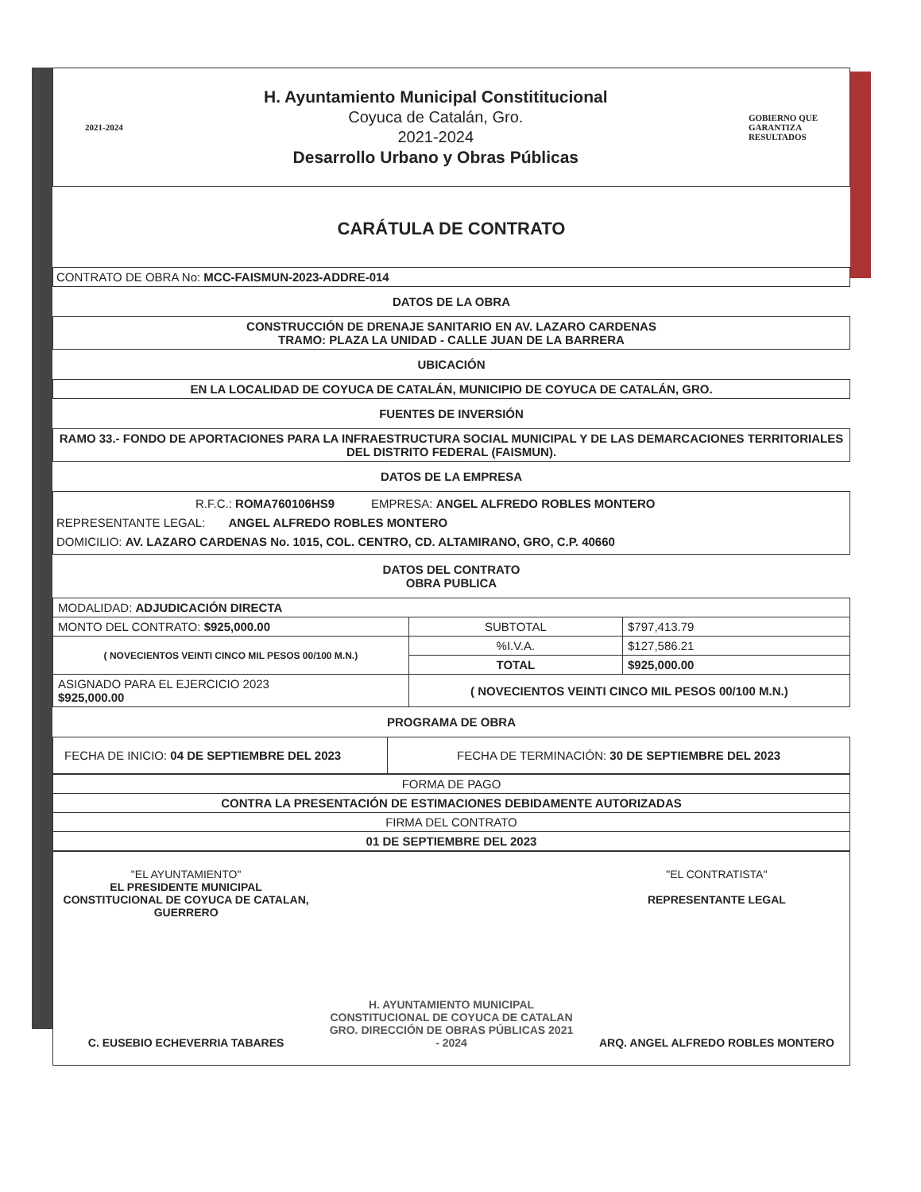2021-2024
H. Ayuntamiento Municipal Constititucional
Coyuca de Catalán, Gro.
2021-2024
Desarrollo Urbano y Obras Públicas
GOBIERNO QUE
GARANTIZA
RESULTADOS
CARÁTULA DE CONTRATO
CONTRATO DE OBRA No: MCC-FAISMUN-2023-ADDRE-014
DATOS DE LA OBRA
CONSTRUCCIÓN DE DRENAJE SANITARIO EN AV. LAZARO CARDENAS
TRAMO: PLAZA LA UNIDAD - CALLE JUAN DE LA BARRERA
UBICACIÓN
EN LA LOCALIDAD DE COYUCA DE CATALÁN, MUNICIPIO DE COYUCA DE CATALÁN, GRO.
FUENTES DE INVERSIÓN
RAMO 33.- FONDO DE APORTACIONES PARA LA INFRAESTRUCTURA SOCIAL MUNICIPAL Y DE LAS DEMARCACIONES TERRITORIALES DEL DISTRITO FEDERAL (FAISMUN).
DATOS DE LA EMPRESA
R.F.C.: ROMA760106HS9 EMPRESA: ANGEL ALFREDO ROBLES MONTERO
REPRESENTANTE LEGAL: ANGEL ALFREDO ROBLES MONTERO
DOMICILIO: AV. LAZARO CARDENAS No. 1015, COL. CENTRO, CD. ALTAMIRANO, GRO, C.P. 40660
DATOS DEL CONTRATO
OBRA PUBLICA
| MODALIDAD: ADJUDICACIÓN DIRECTA | | |
| MONTO DEL CONTRATO: $925,000.00 | SUBTOTAL | $797,413.79 |
| ( NOVECIENTOS VEINTI CINCO MIL PESOS 00/100 M.N.) | %I.V.A. | $127,586.21 |
| | TOTAL | $925,000.00 |
| ASIGNADO PARA EL EJERCICIO 2023 $925,000.00 | ( NOVECIENTOS VEINTI CINCO MIL PESOS 00/100 M.N.) | |
PROGRAMA DE OBRA
| FECHA DE INICIO: 04 DE SEPTIEMBRE DEL 2023 | FECHA DE TERMINACIÓN: 30 DE SEPTIEMBRE DEL 2023 |
| FORMA DE PAGO |
| CONTRA LA PRESENTACIÓN DE ESTIMACIONES DEBIDAMENTE AUTORIZADAS |
| FIRMA DEL CONTRATO |
| 01 DE SEPTIEMBRE DEL 2023 |
"EL AYUNTAMIENTO"
EL PRESIDENTE MUNICIPAL CONSTITUCIONAL DE COYUCA DE CATALAN, GUERRERO
C. EUSEBIO ECHEVERRIA TABARES
H. AYUNTAMIENTO MUNICIPAL CONSTITUCIONAL DE COYUCA DE CATALAN GRO. DIRECCIÓN DE OBRAS PÚBLICAS 2021 - 2024
"EL CONTRATISTA"
REPRESENTANTE LEGAL
ARQ. ANGEL ALFREDO ROBLES MONTERO